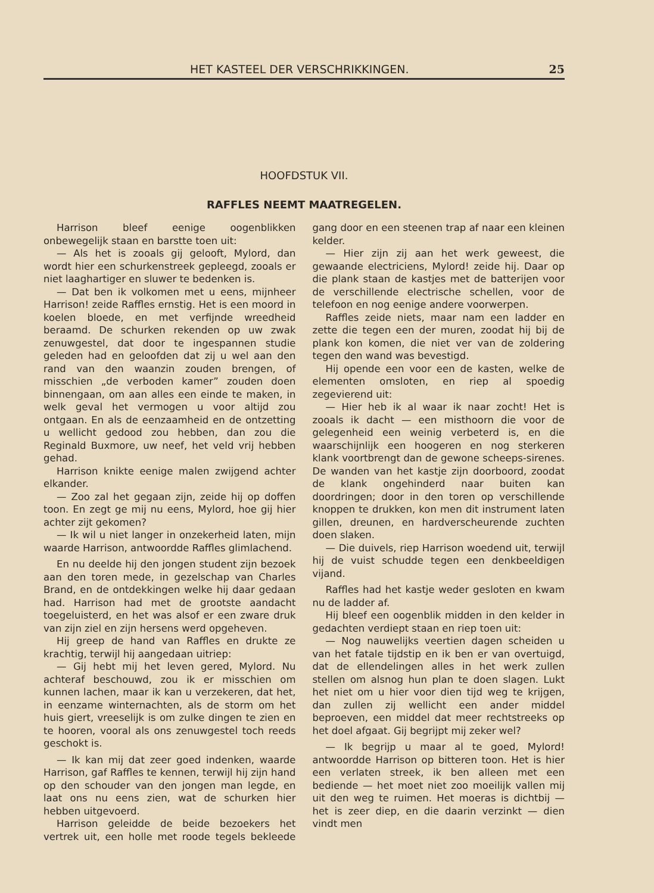HET KASTEEL DER VERSCHRIKKINGEN. 25
HOOFDSTUK VII.
RAFFLES NEEMT MAATREGELEN.
Harrison bleef eenige oogenblikken onbewegelijk staan en barstte toen uit:
— Als het is zooals gij gelooft, Mylord, dan wordt hier een schurkenstreek gepleegd, zooals er niet laaghartiger en sluwer te bedenken is.
— Dat ben ik volkomen met u eens, mijnheer Harrison! zeide Raffles ernstig. Het is een moord in koelen bloede, en met verfijnde wreedheid beraamd. De schurken rekenden op uw zwak zenuwgestel, dat door te ingespannen studie geleden had en geloofden dat zij u wel aan den rand van den waanzin zouden brengen, of misschien „de verboden kamer” zouden doen binnengaan, om aan alles een einde te maken, in welk geval het vermogen u voor altijd zou ontgaan. En als de eenzaamheid en de ontzetting u wellicht gedood zou hebben, dan zou die Reginald Buxmore, uw neef, het veld vrij hebben gehad.
Harrison knikte eenige malen zwijgend achter elkander.
— Zoo zal het gegaan zijn, zeide hij op doffen toon. En zegt ge mij nu eens, Mylord, hoe gij hier achter zijt gekomen?
— Ik wil u niet langer in onzekerheid laten, mijn waarde Harrison, antwoordde Raffles glimlachend.
En nu deelde hij den jongen student zijn bezoek aan den toren mede, in gezelschap van Charles Brand, en de ontdekkingen welke hij daar gedaan had. Harrison had met de grootste aandacht toegeluisterd, en het was alsof er een zware druk van zijn ziel en zijn hersens werd opgeheven.
Hij greep de hand van Raffles en drukte ze krachtig, terwijl hij aangedaan uitriep:
— Gij hebt mij het leven gered, Mylord. Nu achteraf beschouwd, zou ik er misschien om kunnen lachen, maar ik kan u verzekeren, dat het, in eenzame winternachten, als de storm om het huis giert, vreeselijk is om zulke dingen te zien en te hooren, vooral als ons zenuwgestel toch reeds geschokt is.
— Ik kan mij dat zeer goed indenken, waarde Harrison, gaf Raffles te kennen, terwijl hij zijn hand op den schouder van den jongen man legde, en laat ons nu eens zien, wat de schurken hier hebben uitgevoerd.
Harrison geleidde de beide bezoekers het vertrek uit, een holle met roode tegels bekleede gang door en een steenen trap af naar een kleinen kelder.
— Hier zijn zij aan het werk geweest, die gewaande electriciens, Mylord! zeide hij. Daar op die plank staan de kastjes met de batterijen voor de verschillende electrische schellen, voor de telefoon en nog eenige andere voorwerpen.
Raffles zeide niets, maar nam een ladder en zette die tegen een der muren, zoodat hij bij de plank kon komen, die niet ver van de zoldering tegen den wand was bevestigd.
Hij opende een voor een de kasten, welke de elementen omsloten, en riep al spoedig zegevierend uit:
— Hier heb ik al waar ik naar zocht! Het is zooals ik dacht — een misthoorn die voor de gelegenheid een weinig verbeterd is, en die waarschijnlijk een hoogeren en nog sterkeren klank voortbrengt dan de gewone scheeps-sirenes. De wanden van het kastje zijn doorboord, zoodat de klank ongehinderd naar buiten kan doordringen; door in den toren op verschillende knoppen te drukken, kon men dit instrument laten gillen, dreunen, en hardverscheurende zuchten doen slaken.
— Die duivels, riep Harrison woedend uit, terwijl hij de vuist schudde tegen een denkbeeldigen vijand.
Raffles had het kastje weder gesloten en kwam nu de ladder af.
Hij bleef een oogenblik midden in den kelder in gedachten verdiept staan en riep toen uit:
— Nog nauwelijks veertien dagen scheiden u van het fatale tijdstip en ik ben er van overtuigd, dat de ellendelingen alles in het werk zullen stellen om alsnog hun plan te doen slagen. Lukt het niet om u hier voor dien tijd weg te krijgen, dan zullen zij wellicht een ander middel beproeven, een middel dat meer rechtstreeks op het doel afgaat. Gij begrijpt mij zeker wel?
— Ik begrijp u maar al te goed, Mylord! antwoordde Harrison op bitteren toon. Het is hier een verlaten streek, ik ben alleen met een bediende — het moet niet zoo moeilijk vallen mij uit den weg te ruimen. Het moeras is dichtbij — het is zeer diep, en die daarin verzinkt — dien vindt men